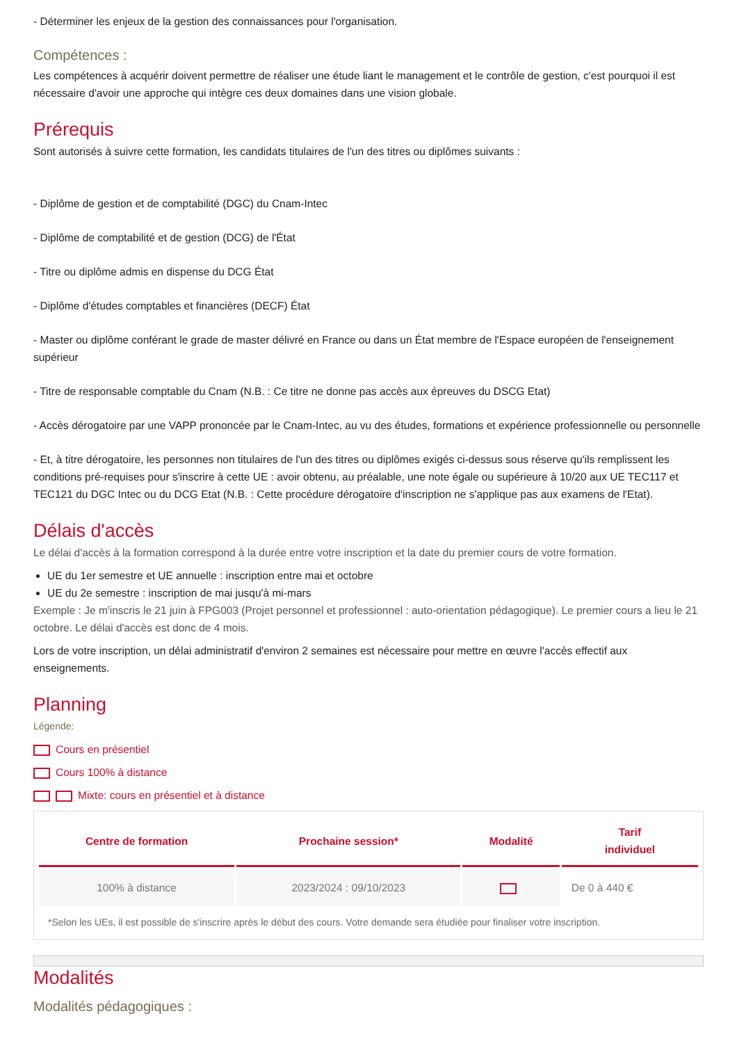- Déterminer les enjeux de la gestion des connaissances pour l'organisation.
Compétences :
Les compétences à acquérir doivent permettre de réaliser une étude liant le management et le contrôle de gestion, c'est pourquoi il est nécessaire d'avoir une approche qui intègre ces deux domaines dans une vision globale.
Prérequis
Sont autorisés à suivre cette formation, les candidats titulaires de l'un des titres ou diplômes suivants :
- Diplôme de gestion et de comptabilité (DGC) du Cnam-Intec
- Diplôme de comptabilité et de gestion (DCG) de l'État
- Titre ou diplôme admis en dispense du DCG État
- Diplôme d'études comptables et financières (DECF) État
- Master ou diplôme conférant le grade de master délivré en France ou dans un État membre de l'Espace européen de l'enseignement supérieur
- Titre de responsable comptable du Cnam (N.B. : Ce titre ne donne pas accès aux épreuves du DSCG Etat)
- Accès dérogatoire par une VAPP prononcée par le Cnam-Intec, au vu des études, formations et expérience professionnelle ou personnelle
- Et, à titre dérogatoire, les personnes non titulaires de l'un des titres ou diplômes exigés ci-dessus sous réserve qu'ils remplissent les conditions pré-requises pour s'inscrire à cette UE : avoir obtenu, au préalable, une note égale ou supérieure à 10/20 aux UE TEC117 et TEC121 du DGC Intec ou du DCG Etat (N.B. : Cette procédure dérogatoire d'inscription ne s'applique pas aux examens de l'Etat).
Délais d'accès
Le délai d'accès à la formation correspond à la durée entre votre inscription et la date du premier cours de votre formation.
UE du 1er semestre et UE annuelle : inscription entre mai et octobre
UE du 2e semestre : inscription de mai jusqu'à mi-mars
Exemple : Je m'inscris le 21 juin à FPG003 (Projet personnel et professionnel : auto-orientation pédagogique). Le premier cours a lieu le 21 octobre. Le délai d'accès est donc de 4 mois.
Lors de votre inscription, un délai administratif d'environ 2 semaines est nécessaire pour mettre en œuvre l'accès effectif aux enseignements.
Planning
Légende:
Cours en présentiel
Cours 100% à distance
Mixte: cours en présentiel et à distance
| Centre de formation | Prochaine session* | Modalité | Tarif individuel |
| --- | --- | --- | --- |
| 100% à distance | 2023/2024 : 09/10/2023 | | De 0 à 440 € |
*Selon les UEs, il est possible de s'inscrire après le début des cours. Votre demande sera étudiée pour finaliser votre inscription.
Modalités
Modalités pédagogiques :